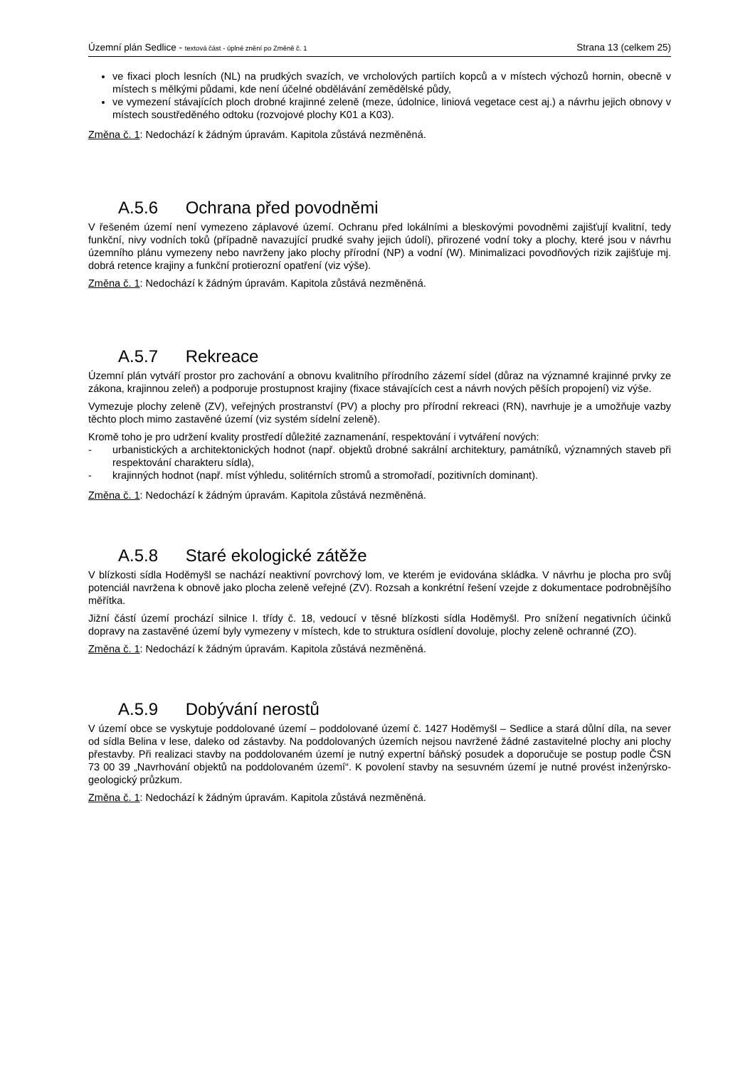Územní plán Sedlice - textová část - úplné znění po Změně č. 1
Strana 13 (celkem 25)
ve fixaci ploch lesních (NL) na prudkých svazích, ve vrcholových partiích kopců a v místech výchozů hornin, obecně v místech s mělkými půdami, kde není účelné obdělávání zemědělské půdy,
ve vymezení stávajících ploch drobné krajinné zeleně (meze, údolnice, liniová vegetace cest aj.) a návrhu jejich obnovy v místech soustředěného odtoku (rozvojové plochy K01 a K03).
Změna č. 1: Nedochází k žádným úpravám. Kapitola zůstává nezměněná.
A.5.6 Ochrana před povodněmi
V řešeném území není vymezeno záplavové území. Ochranu před lokálními a bleskovými povodněmi zajišťují kvalitní, tedy funkční, nivy vodních toků (případně navazující prudké svahy jejich údolí), přirozené vodní toky a plochy, které jsou v návrhu územního plánu vymezeny nebo navrženy jako plochy přírodní (NP) a vodní (W). Minimalizaci povodňových rizik zajišťuje mj. dobrá retence krajiny a funkční protierozní opatření (viz výše).
Změna č. 1: Nedochází k žádným úpravám. Kapitola zůstává nezměněná.
A.5.7 Rekreace
Územní plán vytváří prostor pro zachování a obnovu kvalitního přírodního zázemí sídel (důraz na významné krajinné prvky ze zákona, krajinnou zeleň) a podporuje prostupnost krajiny (fixace stávajících cest a návrh nových pěších propojení) viz výše.
Vymezuje plochy zeleně (ZV), veřejných prostranství (PV) a plochy pro přírodní rekreaci (RN), navrhuje je a umožňuje vazby těchto ploch mimo zastavěné území (viz systém sídelní zeleně).
Kromě toho je pro udržení kvality prostředí důležité zaznamenání, respektování i vytváření nových:
- urbanistických a architektonických hodnot (např. objektů drobné sakrální architektury, památníků, významných staveb při respektování charakteru sídla),
- krajinných hodnot (např. míst výhledu, solitérních stromů a stromořadí, pozitivních dominant).
Změna č. 1: Nedochází k žádným úpravám. Kapitola zůstává nezměněná.
A.5.8 Staré ekologické zátěže
V blízkosti sídla Hoděmyšl se nachází neaktivní povrchový lom, ve kterém je evidována skládka. V návrhu je plocha pro svůj potenciál navržena k obnově jako plocha zeleně veřejné (ZV). Rozsah a konkrétní řešení vzejde z dokumentace podrobnějšího měřítka.
Jižní částí území prochází silnice I. třídy č. 18, vedoucí v těsné blízkosti sídla Hoděmyšl. Pro snížení negativních účinků dopravy na zastavěné území byly vymezeny v místech, kde to struktura osídlení dovoluje, plochy zeleně ochranné (ZO).
Změna č. 1: Nedochází k žádným úpravám. Kapitola zůstává nezměněná.
A.5.9 Dobývání nerostů
V území obce se vyskytuje poddolované území – poddolované území č. 1427 Hoděmyšl – Sedlice a stará důlní díla, na sever od sídla Belina v lese, daleko od zástavby. Na poddolovaných územích nejsou navržené žádné zastavitelné plochy ani plochy přestavby. Při realizaci stavby na poddolovaném území je nutný expertní báňský posudek a doporučuje se postup podle ČSN 73 00 39 „Navrhování objektů na poddolovaném území“. K povolení stavby na sesuvném území je nutné provést inženýrsko-geologický průzkum.
Změna č. 1: Nedochází k žádným úpravám. Kapitola zůstává nezměněná.